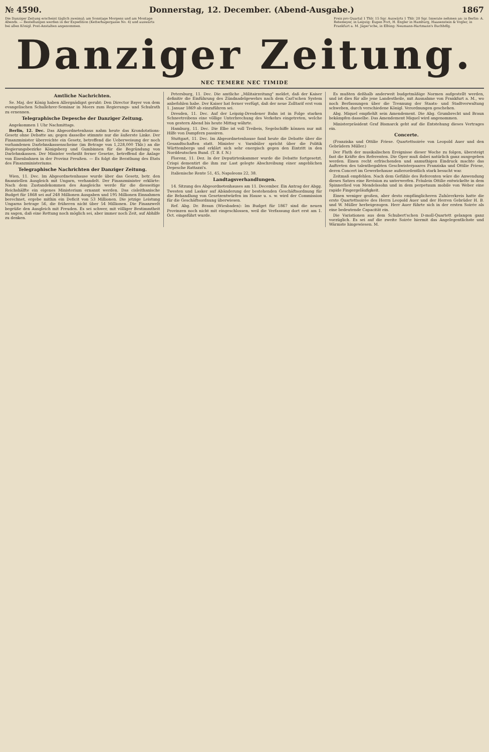№ 4590. Donnerstag, 12. December. (Abend-Ausgabe.) 1867
Die Danziger Zeitung erscheint täglich zweimal; am Sonntage Morgens und am Montage Abends. — Bestellungen werden in der Expedition (Ketterhagergasse No. 4) und auswärts bei allen Königl. Post-Anstalten angenommen.
Preis pro Quartal 1 Thlr. 15 Sgr. Auswärts 1 Thlr. 20 Sgr. Inserate nehmen an: in Berlin: A. Retemeyer, in Leipzig: Eugen Fort, H. Engler in Hamburg, Haasenstein & Vogler, in Frankfurt a. M. Jäger'sche, in Elbing: Neumann-Hartmann's Buchhdlg.
Danziger Zeitung.
NEC TEMERE NEC TIMIDE
Amtliche Nachrichten.
Se. Maj. der König haben Allergnädigst geruht: Den Director Bayer von dem evangelischen Schullehrer-Seminar in Moers zum Regierungs- und Schulrath zu ernennen.
Telegraphische Depesche der Danziger Zeitung.
Angekommen 1 Uhr Nachmittags.
Berlin, 12. Dec. Das Abgeordnetenhaus nahm heute das Krondotations-Gesetz ohne Debatte an; gegen dasselbe stimmte nur die äußerste Linke. Der Finanzminister überreichte ein Gesetz, betreffend die Ueberweisung der noch vorhandenen Darlehnskassenscheine (im Betrage von 1,228,000 Thlr.) an die Regierungsbezirke Königsberg und Gumbinnen für die Begründung von Darlehnskassen. Der Minister verheißt ferner Gesetze, betreffend die Anlage von Eisenbahnen in der Provinz Preußen. — Es folgt die Berathung des Etats des Finanzministeriums.
Telegraphische Nachrichten der Danziger Zeitung.
Wien, 11. Dec. Im Abgeordnetenhause wurde über das Gesetz, betr. den finanziellen Ausgleich mit Ungarn, verhandelt. Der Finanzminister erklärte: Nach dem Zustandekommen des Ausgleichs werde für die diesseitige Reichshälfte ein eigenes Ministerium ernannt werden. Das cisleithanische Budget für 1868 sei auf 248 Millionen Ausgaben und 195 Millionen Einnahmen berechnet, ergebe mithin ein Deficit von 53 Millionen. Die jetzige Leistung Ungarns betrage 56, die früheren nicht über 54 Millionen. Die Finanzwelt begrüße den Ausgleich mit Freuden. Es sei schwer, mit völliger Bestimmtheit zu sagen, daß eine Rettung noch möglich sei, aber immer noch Zeit, auf Abhilfe zu denken.
Petersburg, 11. Dec. Die amtliche „Militairzeitung" meldet, daß der Kaiser definitiv die Einführung des Zündnadelgewehrs nach dem Carl'schen System anbefohlen habe. Der Kaiser hat ferner verfügt, daß der neue Zolltarif erst vom 1. Januar 1869 ab einzuführen sei.
Dresden, 11. Dec. Auf der Leipzig-Dresdener Bahn ist in Folge starken Schneetreibens eine völlige Unterbrechung des Verkehrs eingetreten, welche von gestern Abend bis heute Mittag währte.
Hamburg, 11. Dec. Die Elbe ist voll Treibeis, Segelschiffe können nur mit Hilfe von Dampfern passiren.
Stuttgart, 11. Dec. Im Abgeordnetenhause fand heute die Debatte über die Gesandtschaften statt. Minister v. Varnbüler spricht über die Politik Württembergs und erklärt sich sehr energisch gegen den Eintritt in den Norddeutschen Bund. (T. B. f. N.)
Florenz, 11. Dez. In der Deputirtenkammer wurde die Debatte fortgesetzt. Crispi dementirt die ihm zur Last gelegte Abschreibung einer angeblichen Depesche Rattazzi's.
Italienische Rente 51, 45, Napoleons 22, 38.
Landtagsverhandlungen.
14. Sitzung des Abgeordnetenhauses am 11. December. Ein Antrag der Abgg. Twesten und Lasker auf Abänderung der bestehenden Geschäftsordnung für die Behandlung von Gesetzentwürfen im Hause u. s. w. wird der Commission für die Geschäftsordnung überwiesen.
Ref. Abg. Dr. Braun (Wiesbaden): Im Budget für 1867 sind die neuen Provinzen noch nicht mit eingeschlossen, weil die Verfassung dort erst am 1. Oct. eingeführt wurde.
Es mußten deßhalb anderweit budgetmäßige Normen aufgestellt werden, und ist dies für alle jene Landestheile, mit Ausnahme von Frankfurt a. M., wo noch Berfassungen über die Trennung der Staats- und Stadtverwaltung schweben, durch verschiedene Königl. Verordnungen geschehen.
Abg. Miquel empfiehlt sein Amendement. Die Abg. Grumbrecht und Braun bekämpfen dasselbe. Das Amendement Miquel wird angenommen.
Ministerpräsident Graf Bismarck geht auf die Entstehung dieses Vertrages ein.
Concerte.
(Franziska und Ottilie Friese. Quartettsoirée von Leopold Auer und den Gebrüdern Müller.)
Der Fluth der musikalischen Ereignisse dieser Woche zu folgen, übersteigt fast die Kräfte des Referenten. Die Oper muß dabei natürlich ganz ausgegeben werden. Einen recht erfrischenden und anmuthigen Eindruck machte das Auftreten des talentbegabten Geschwisterpaares Franziska und Ottilie Friese, deren Concert im Gewerbehause außerordentlich stark besucht war.
Zeitmaß empfehlen. Nach dem Gefühle des Referenten wäre die Anwendung dieses Satzes eine Revision zu unterwerfen. Fräulein Ottilie entwickelte in dem Spinnerlied von Mendelssohn und in dem perpetuum mobile von Weber eine rapide Fingergeläufigkeit.
Einen weniger großen, aber desto empfänglicheren Zuhörerkreis hatte die erste Quartettsoirée des Herrn Leopold Auer und der Herren Gebrüder H. B. und W. Müller herbeigezogen. Herr Auer führte sich in der ersten Soirée als eine bedeutende Capacität ein.
Die Variationen aus dem Schubert'schen D-moll-Quartett gelangen ganz vorzüglich. Es sei auf die zweite Soirée hiermit das Angelegentlichste und Wärmste hingewiesen. M.